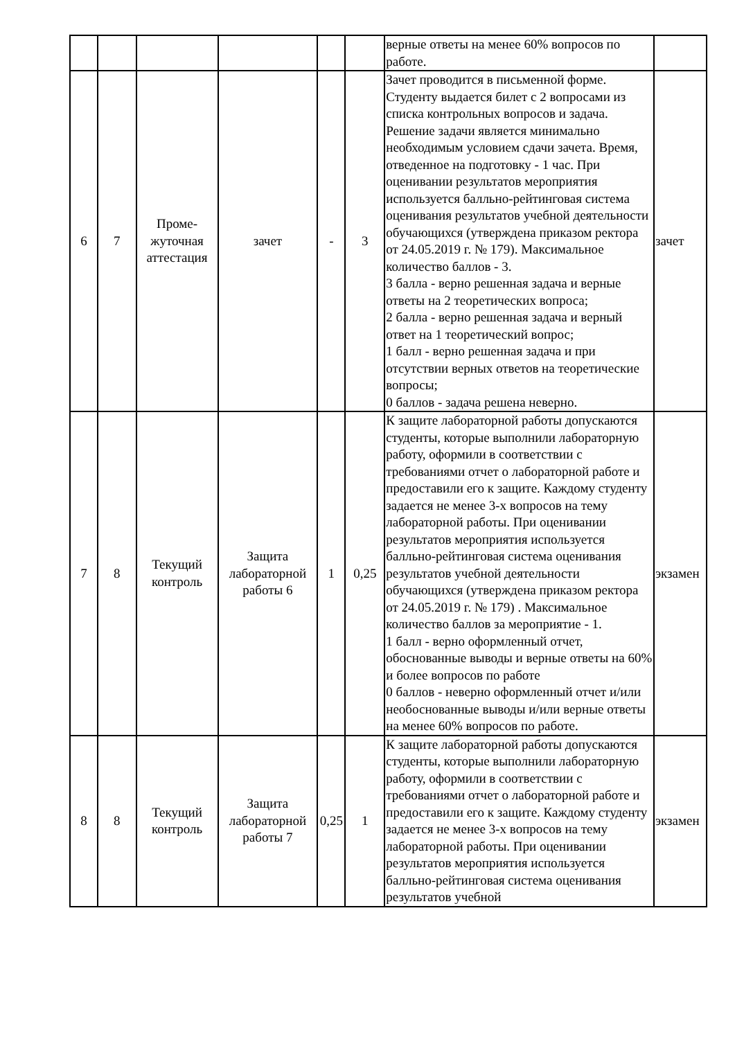| | | | | | | верные ответы на менее 60% вопросов по работе. | |
| 6 | 7 | Проме-жуточная аттестация | зачет | - | 3 | Зачет проводится в письменной форме. Студенту выдается билет с 2 вопросами из списка контрольных вопросов и задача. Решение задачи является минимально необходимым условием сдачи зачета. Время, отведенное на подготовку - 1 час. При оценивании результатов мероприятия используется балльно-рейтинговая система оценивания результатов учебной деятельности обучающихся (утверждена приказом ректора от 24.05.2019 г. № 179). Максимальное количество баллов - 3. 3 балла - верно решенная задача и верные ответы на 2 теоретических вопроса; 2 балла - верно решенная задача и верный ответ на 1 теоретический вопрос; 1 балл - верно решенная задача и при отсутствии верных ответов на теоретические вопросы; 0 баллов - задача решена неверно. | зачет |
| 7 | 8 | Текущий контроль | Защита лабораторной работы 6 | 1 | 0,25 | К защите лабораторной работы допускаются студенты, которые выполнили лабораторную работу, оформили в соответствии с требованиями отчет о лабораторной работе и предоставили его к защите. Каждому студенту задается не менее 3-х вопросов на тему лабораторной работы. При оценивании результатов мероприятия используется балльно-рейтинговая система оценивания результатов учебной деятельности обучающихся (утверждена приказом ректора от 24.05.2019 г. № 179) . Максимальное количество баллов за мероприятие - 1. 1 балл - верно оформленный отчет, обоснованные выводы и верные ответы на 60% и более вопросов по работе 0 баллов - неверно оформленный отчет и/или необоснованные выводы и/или верные ответы на менее 60% вопросов по работе. | экзамен |
| 8 | 8 | Текущий контроль | Защита лабораторной работы 7 | 0,25 | 1 | К защите лабораторной работы допускаются студенты, которые выполнили лабораторную работу, оформили в соответствии с требованиями отчет о лабораторной работе и предоставили его к защите. Каждому студенту задается не менее 3-х вопросов на тему лабораторной работы. При оценивании результатов мероприятия используется балльно-рейтинговая система оценивания результатов учебной | экзамен |